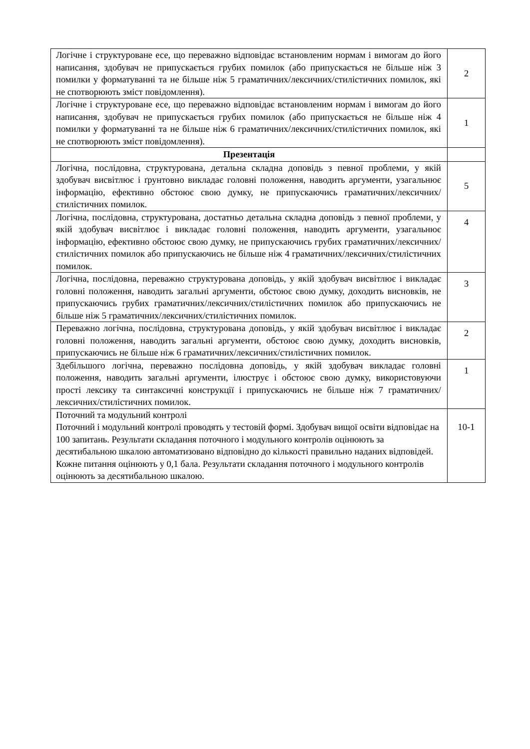| Логічне і структуроване есе, що переважно відповідає встановленим нормам і вимогам до його написання, здобувач не припускається грубих помилок (або припускається не більше ніж 3 помилки у форматуванні та не більше ніж 5 граматичних/лексичних/стилістичних помилок, які не спотворюють зміст повідомлення). | 2 |
| Логічне і структуроване есе, що переважно відповідає встановленим нормам і вимогам до його написання, здобувач не припускається грубих помилок (або припускається не більше ніж 4 помилки у форматуванні та не більше ніж 6 граматичних/лексичних/стилістичних помилок, які не спотворюють зміст повідомлення). | 1 |
| Презентація | |
| Логічна, послідовна, структурована, детальна складна доповідь з певної проблеми, у якій здобувач висвітлює і ґрунтовно викладає головні положення, наводить аргументи, узагальнює інформацію, ефективно обстоює свою думку, не припускаючись граматичних/лексичних/стилістичних помилок. | 5 |
| Логічна, послідовна, структурована, достатньо детальна складна доповідь з певної проблеми, у якій здобувач висвітлює і викладає головні положення, наводить аргументи, узагальнює інформацію, ефективно обстоює свою думку, не припускаючись грубих граматичних/лексичних/стилістичних помилок або припускаючись не більше ніж 4 граматичних/лексичних/стилістичних помилок. | 4 |
| Логічна, послідовна, переважно структурована доповідь, у якій здобувач висвітлює і викладає головні положення, наводить загальні аргументи, обстоює свою думку, доходить висновків, не припускаючись грубих граматичних/лексичних/стилістичних помилок або припускаючись не більше ніж 5 граматичних/лексичних/стилістичних помилок. | 3 |
| Переважно логічна, послідовна, структурована доповідь, у якій здобувач висвітлює і викладає головні положення, наводить загальні аргументи, обстоює свою думку, доходить висновків, припускаючись не більше ніж 6 граматичних/лексичних/стилістичних помилок. | 2 |
| Здебільшого логічна, переважно послідовна доповідь, у якій здобувач викладає головні положення, наводить загальні аргументи, ілюструє і обстоює свою думку, використовуючи прості лексику та синтаксичні конструкції і припускаючись не більше ніж 7 граматичних/лексичних/стилістичних помилок. | 1 |
| Поточний та модульний контролі Поточний і модульний контролі проводять у тестовій формі. Здобувач вищої освіти відповідає на 100 запитань. Результати складання поточного і модульного контролів оцінюють за десятибальною шкалою автоматизовано відповідно до кількості правильно наданих відповідей. Кожне питання оцінюють у 0,1 бала. Результати складання поточного і модульного контролів оцінюють за десятибальною шкалою. | 10-1 |